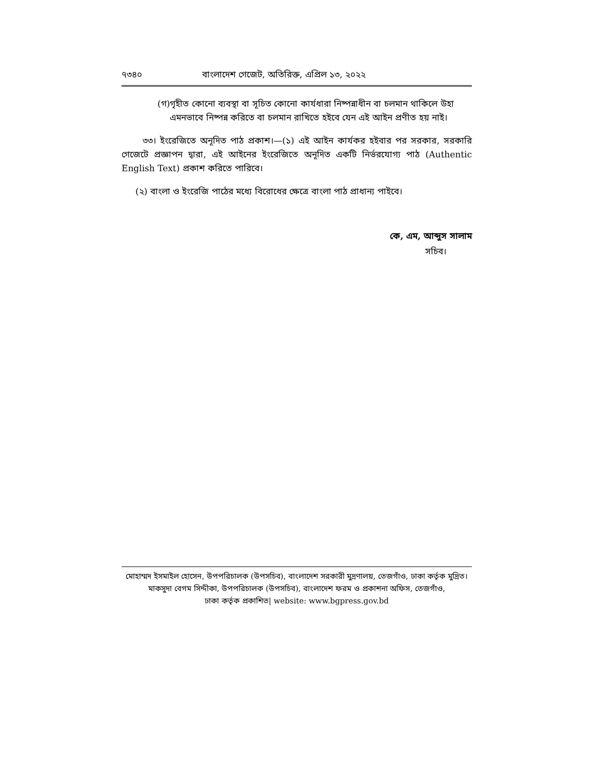৭৩৪০ বাংলাদেশ গেজেট, অতিরিক্ত, এপ্রিল ১৩, ২০২২
(গ) গৃহীত কোনো ব্যবস্থা বা সূচিত কোনো কার্যধারা নিষ্পন্নাধীন বা চলমান থাকিলে উহা এমনভাবে নিষ্পন্ন করিতে বা চলমান রাখিতে হইবে যেন এই আইন প্রণীত হয় নাই।
৩৩। ইংরেজিতে অনূদিত পাঠ প্রকাশ।—(১) এই আইন কার্যকর হইবার পর সরকার, সরকারি গেজেটে প্রজ্ঞাপন দ্বারা, এই আইনের ইংরেজিতে অনূদিত একটি নির্ভরযোগ্য পাঠ (Authentic English Text) প্রকাশ করিতে পারিবে।
(২) বাংলা ও ইংরেজি পাঠের মধ্যে বিরোধের ক্ষেত্রে বাংলা পাঠ প্রাধান্য পাইবে।
কে, এম, আব্দুস সালাম
সচিব।
মোহাম্মদ ইসমাইল হোসেন, উপপরিচালক (উপসচিব), বাংলাদেশ সরকারী মুদ্রণালয়, তেজগাঁও, ঢাকা কর্তৃক মুদ্রিত।
মাকসুদা বেগম সিদ্দীকা, উপপরিচালক (উপসচিব), বাংলাদেশ ফরম ও প্রকাশনা অফিস, তেজগাঁও,
ঢাকা কর্তৃক প্রকাশিত| website: www.bgpress.gov.bd